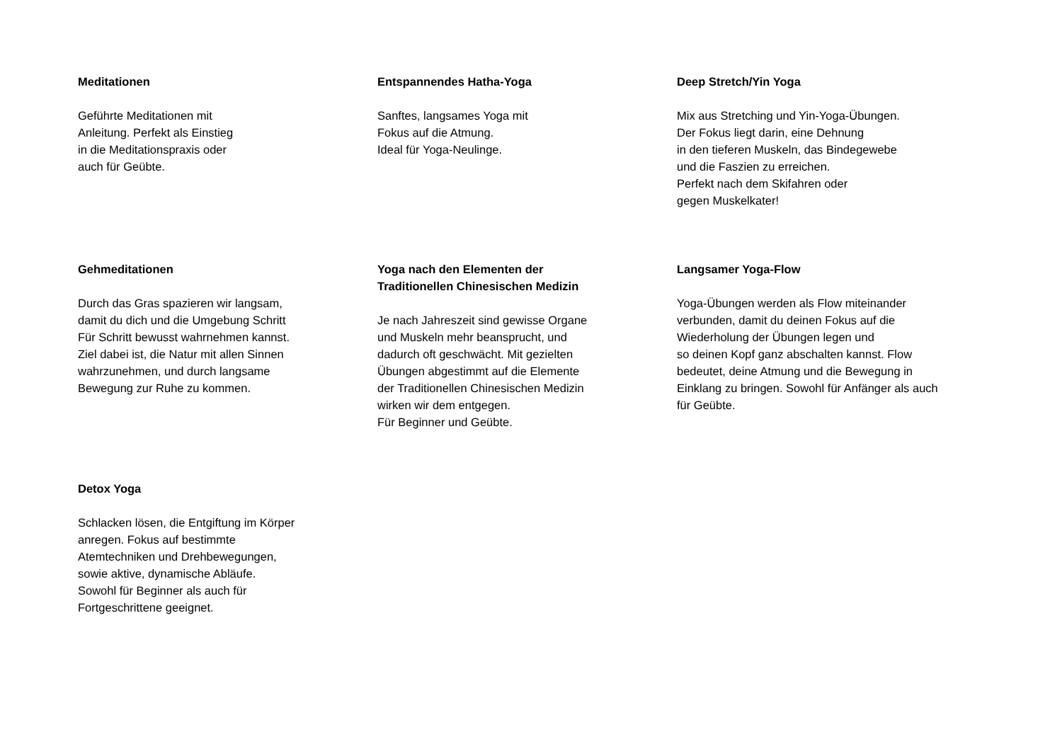Meditationen
Geführte Meditationen mit
Anleitung. Perfekt als Einstieg
in die Meditationspraxis oder
auch für Geübte.
Entspannendes Hatha-Yoga
Sanftes, langsames Yoga mit
Fokus auf die Atmung.
Ideal für Yoga-Neulinge.
Deep Stretch/Yin Yoga
Mix aus Stretching und Yin-Yoga-Übungen.
Der Fokus liegt darin, eine Dehnung
in den tieferen Muskeln, das Bindegewebe
und die Faszien zu erreichen.
Perfekt nach dem Skifahren oder
gegen Muskelkater!
Gehmeditationen
Durch das Gras spazieren wir langsam,
damit du dich und die Umgebung Schritt
Für Schritt bewusst wahrnehmen kannst.
Ziel dabei ist, die Natur mit allen Sinnen
wahrzunehmen, und durch langsame
Bewegung zur Ruhe zu kommen.
Yoga nach den Elementen der
Traditionellen Chinesischen Medizin
Je nach Jahreszeit sind gewisse Organe
und Muskeln mehr beansprucht, und
dadurch oft geschwächt. Mit gezielten
Übungen abgestimmt auf die Elemente
der Traditionellen Chinesischen Medizin
wirken wir dem entgegen.
Für Beginner und Geübte.
Langsamer Yoga-Flow
Yoga-Übungen werden als Flow miteinander
verbunden, damit du deinen Fokus auf die
Wiederholung der Übungen legen und
so deinen Kopf ganz abschalten kannst. Flow
bedeutet, deine Atmung und die Bewegung in
Einklang zu bringen. Sowohl für Anfänger als auch
für Geübte.
Detox Yoga
Schlacken lösen, die Entgiftung im Körper
anregen. Fokus auf bestimmte
Atemtechniken und Drehbewegungen,
sowie aktive, dynamische Abläufe.
Sowohl für Beginner als auch für
Fortgeschrittene geeignet.